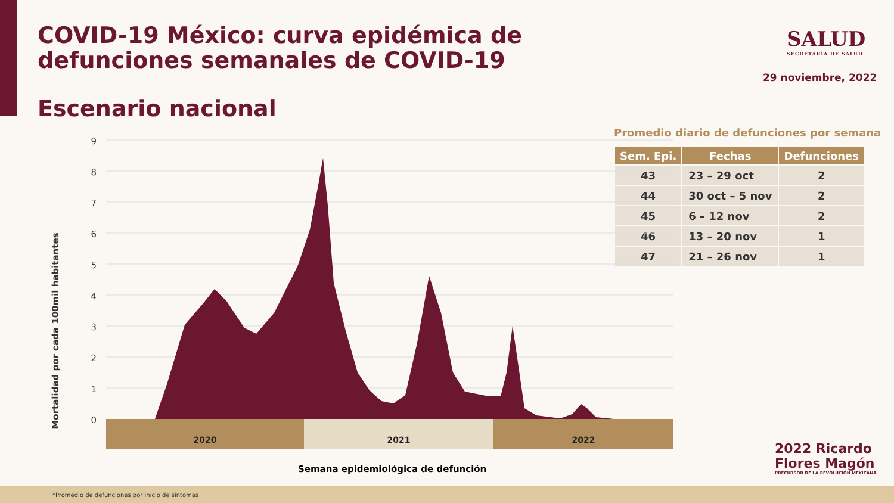COVID-19 México: curva epidémica de defunciones semanales de COVID-19
SALUD
SECRETARÍA DE SALUD
29 noviembre, 2022
Escenario nacional
Promedio diario de defunciones por semana
| Sem. Epi. | Fechas | Defunciones |
| --- | --- | --- |
| 43 | 23 – 29 oct | 2 |
| 44 | 30 oct – 5 nov | 2 |
| 45 | 6 – 12 nov | 2 |
| 46 | 13 – 20 nov | 1 |
| 47 | 21 – 26 nov | 1 |
Mortalidad por cada 100mil habitantes
0
1
2
3
4
5
6
7
8
9
2020
2021
2022
Semana epidemiológica de defunción
2022 Ricardo Flores Magón
PRECURSOR DE LA REVOLUCIÓN MEXICANA
*Promedio de defunciones por inicio de síntomas